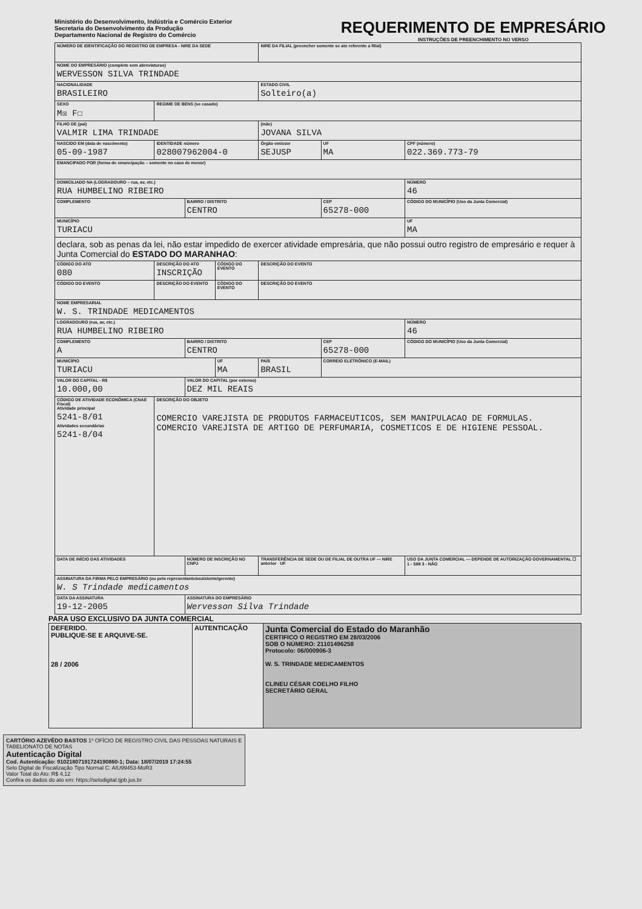Ministério do Desenvolvimento, Indústria e Comércio Exterior
Secretaria do Desenvolvimento da Produção
Departamento Nacional de Registro do Comércio
REQUERIMENTO DE EMPRESÁRIO
INSTRUÇÕES DE PREENCHIMENTO NO VERSO
| NÚMERO DE IDENTIFICAÇÃO DO REGISTRO DE EMPRESA - NIRE DA SEDE | | | | NIRE DA FILIAL (preencher somente se ato referente a filial) | | |
| NOME DO EMPRESÁRIO (completo sem abreviaturas) WERVESSON SILVA TRINDADE | | | | | | |
| NACIONALIDADE BRASILEIRO | | | | ESTADO CIVIL Solteiro(a) | | |
| SEXO M☒ F☐ | REGIME DE BENS (se casado) | | | | | |
| FILHO DE (pai) VALMIR LIMA TRINDADE | | | | (mãe) JOVANA SILVA | | |
| NASCIDO EM (data de nascimento) 05-09-1987 | IDENTIDADE número 028007962004-0 | | | Órgão emissor SEJUSP | UF MA | CPF (número) 022.369.773-79 |
| EMANCIPADO POR (forma de emancipação – somente no caso de menor) | | | | | | |
| DOMICILIADO NA (LOGRADOURO – rua, av, etc.) RUA HUMBELINO RIBEIRO | | | | | | NÚMERO 46 |
| COMPLEMENTO | | BAIRRO / DISTRITO CENTRO | | | CEP 65278-000 | CÓDIGO DO MUNICÍPIO (Uso da Junta Comercial) |
| MUNICÍPIO TURIACU | | | | | | UF MA |
| declara, sob as penas da lei, não estar impedido de exercer atividade empresária, que não possui outro registro de empresário e requer à Junta Comercial do ESTADO DO MARANHAO : | | | | | | |
| CÓDIGO DO ATO 080 | DESCRIÇÃO DO ATO INSCRIÇÃO | | CÓDIGO DO EVENTO | DESCRIÇÃO DO EVENTO | | |
| CÓDIGO DO EVENTO | DESCRIÇÃO DO EVENTO | | CÓDIGO DO EVENTO | DESCRIÇÃO DO EVENTO | | |
| NOME EMPRESARIAL W. S. TRINDADE MEDICAMENTOS | | | | | | |
| LOGRADOURO (rua, av, etc.) RUA HUMBELINO RIBEIRO | | | | | | NÚMERO 46 |
| COMPLEMENTO A | | BAIRRO / DISTRITO CENTRO | | | CEP 65278-000 | CÓDIGO DO MUNICÍPIO (Uso da Junta Comercial) |
| MUNICÍPIO TURIACU | | | UF MA | PAÍS BRASIL | CORREIO ELETRÔNICO (E-MAIL) | |
| VALOR DO CAPITAL - R$ 10.000,00 | | VALOR DO CAPITAL (por extenso) DEZ MIL REAIS | | | | |
| CÓDIGO DE ATIVIDADE ECONÔMICA (CNAE Fiscal) Atividade principal 5241-8/01 Atividades secundárias 5241-8/04 | DESCRIÇÃO DO OBJETO COMERCIO VAREJISTA DE PRODUTOS FARMACEUTICOS, SEM MANIPULACAO DE FORMULAS. COMERCIO VAREJISTA DE ARTIGO DE PERFUMARIA, COSMETICOS E DE HIGIENE PESSOAL. | | | | | |
| DATA DE INÍCIO DAS ATIVIDADES | | NÚMERO DE INSCRIÇÃO NO CNPJ | | TRANSFERÊNCIA DE SEDE OU DE FILIAL DE OUTRA UF — NIRE anterior UF | | USO DA JUNTA COMERCIAL — DEPENDE DE AUTORIZAÇÃO GOVERNAMENTAL ☐ 1 - SIM 3 - NÃO |
| ASSINATURA DA FIRMA PELO EMPRESÁRIO (ou pelo representante/assistente/gerente) W. S Trindade medicamentos | | | | | | |
| DATA DA ASSINATURA 19-12-2005 | | ASSINATURA DO EMPRESÁRIO Wervesson Silva Trindade | | | | |
PARA USO EXCLUSIVO DA JUNTA COMERCIAL
| DEFERIDO. PUBLIQUE-SE E ARQUIVE-SE. 28 / 2006 | AUTENTICAÇÃO | Junta Comercial do Estado do Maranhão CERTIFICO O REGISTRO EM 28/03/2006 SOB O NÚMERO: 21101496258 Protocolo: 06/000906-3 W. S. TRINDADE MEDICAMENTOS CLINEU CÉSAR COELHO FILHO SECRETÁRIO GERAL |
CARTÓRIO AZEVÊDO BASTOS 1º OFÍCIO DE REGISTRO CIVIL DAS PESSOAS NATURAIS E TABELIONATO DE NOTAS
Autenticação Digital
Cod. Autenticação: 91021807191724190860-1; Data: 18/07/2019 17:24:55
Selo Digital de Fiscalização Tipo Normal C: AIU99453-MoR3
Valor Total do Ato: R$ 4,12
Confira os dados do ato em: https://selodigital.tjpb.jus.br